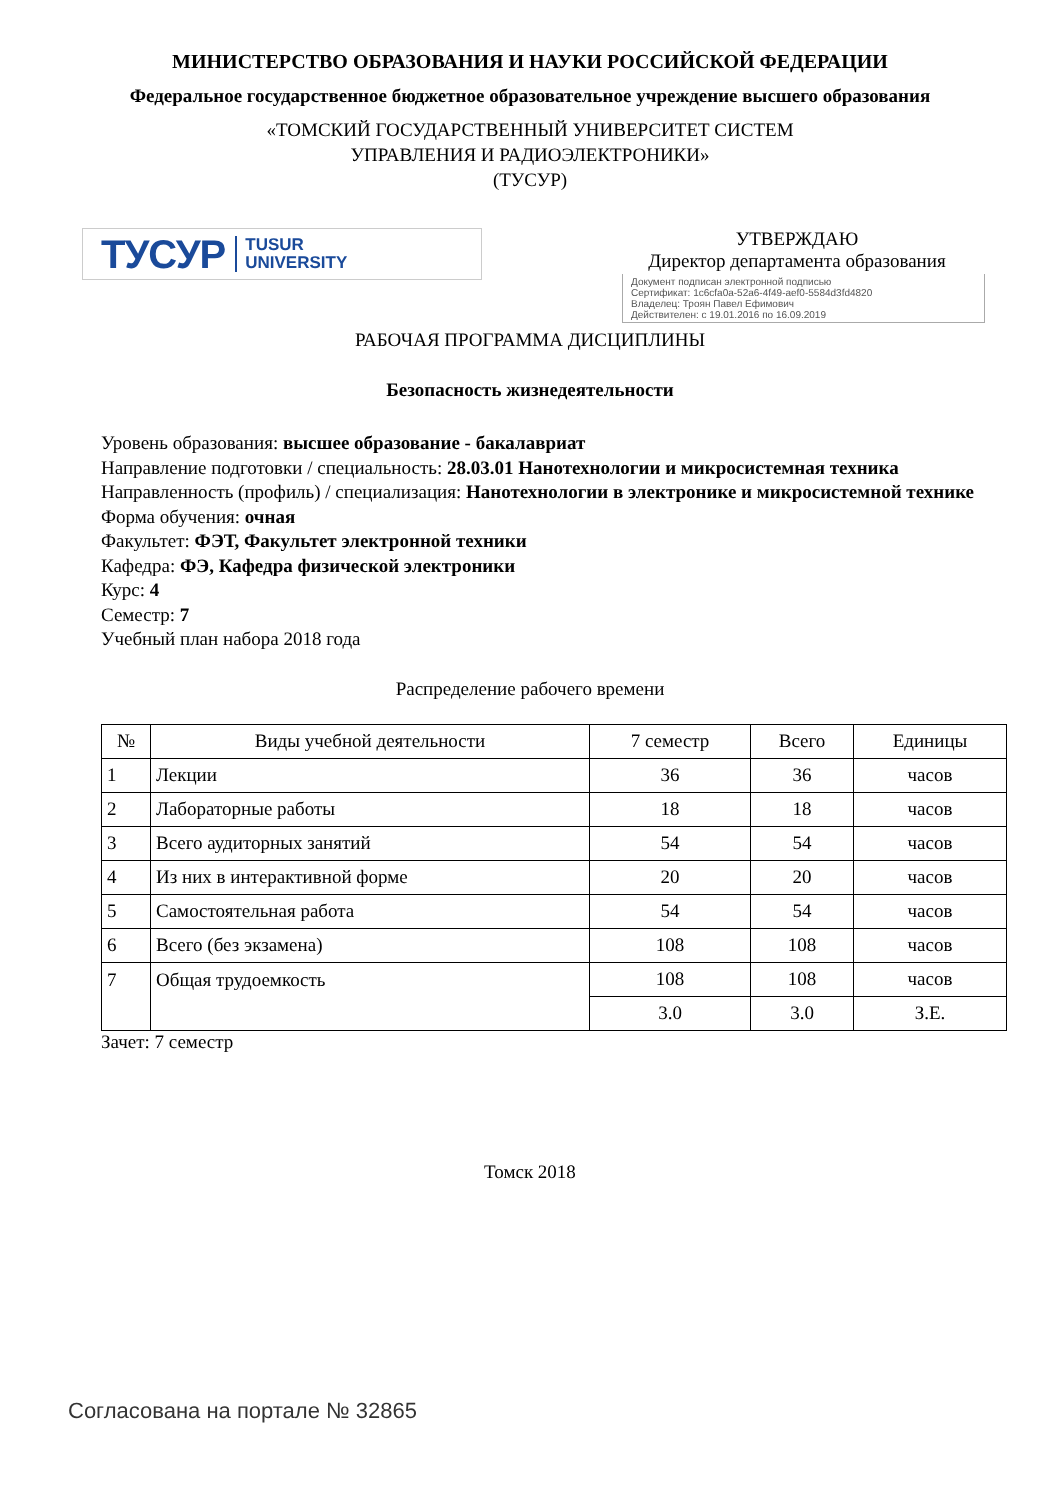МИНИСТЕРСТВО ОБРАЗОВАНИЯ И НАУКИ РОССИЙСКОЙ ФЕДЕРАЦИИ
Федеральное государственное бюджетное образовательное учреждение высшего образования
«ТОМСКИЙ ГОСУДАРСТВЕННЫЙ УНИВЕРСИТЕТ СИСТЕМ
УПРАВЛЕНИЯ И РАДИОЭЛЕКТРОНИКИ»
(ТУСУР)
ТУСУР TUSUR
UNIVERSITY
УТВЕРЖДАЮ
Директор департамента образования
Документ подписан электронной подписью
Сертификат: 1c6cfa0a-52a6-4f49-aef0-5584d3fd4820
Владелец: Троян Павел Ефимович
Действителен: с 19.01.2016 по 16.09.2019
РАБОЧАЯ ПРОГРАММА ДИСЦИПЛИНЫ
Безопасность жизнедеятельности
Уровень образования: высшее образование - бакалавриат
Направление подготовки / специальность: 28.03.01 Нанотехнологии и микросистемная техника
Направленность (профиль) / специализация: Нанотехнологии в электронике и микросистемной технике
Форма обучения: очная
Факультет: ФЭТ, Факультет электронной техники
Кафедра: ФЭ, Кафедра физической электроники
Курс: 4
Семестр: 7
Учебный план набора 2018 года
Распределение рабочего времени
| № | Виды учебной деятельности | 7 семестр | Всего | Единицы |
| --- | --- | --- | --- | --- |
| 1 | Лекции | 36 | 36 | часов |
| 2 | Лабораторные работы | 18 | 18 | часов |
| 3 | Всего аудиторных занятий | 54 | 54 | часов |
| 4 | Из них в интерактивной форме | 20 | 20 | часов |
| 5 | Самостоятельная работа | 54 | 54 | часов |
| 6 | Всего (без экзамена) | 108 | 108 | часов |
| 7 | Общая трудоемкость | 108 | 108 | часов |
| | | 3.0 | 3.0 | З.Е. |
Зачет: 7 семестр
Томск 2018
Согласована на портале № 32865